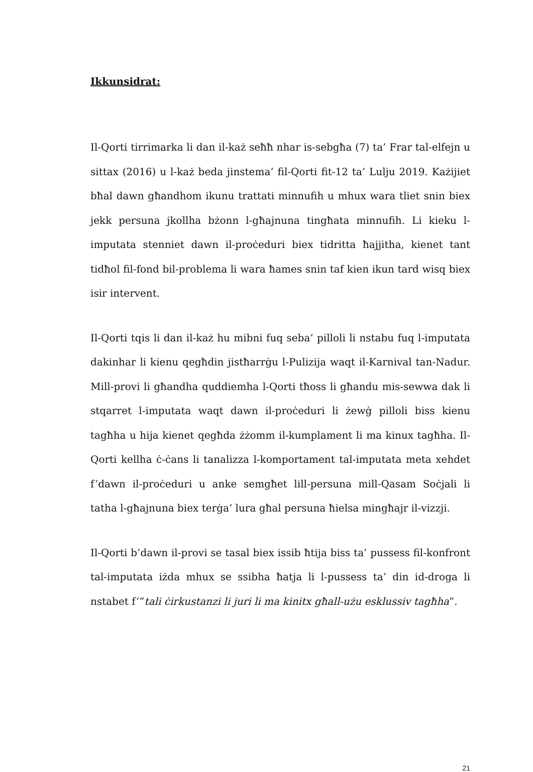Ikkunsidrat:
Il-Qorti tirrimarka li dan il-każ seħħ nhar is-sebgħa (7) ta’ Frar tal-elfejn u sittax (2016) u l-każ beda jinstema’ fil-Qorti fit-12 ta’ Lulju 2019. Każijiet bħal dawn għandhom ikunu trattati minnufih u mhux wara tliet snin biex jekk persuna jkollha bżonn l-għajnuna tingħata minnufih. Li kieku l-imputata stenniet dawn il-proċeduri biex tidritta ħajjitha, kienet tant tidħol fil-fond bil-problema li wara ħames snin taf kien ikun tard wisq biex isir intervent.
Il-Qorti tqis li dan il-każ hu mibni fuq seba’ pilloli li nstabu fuq l-imputata dakinhar li kienu qegħdin jistħarrġu l-Pulizija waqt il-Karnival tan-Nadur. Mill-provi li għandha quddiemha l-Qorti tħoss li għandu mis-sewwa dak li stqarret l-imputata waqt dawn il-proċeduri li żewġ pilloli biss kienu tagħha u hija kienet qegħda żżomm il-kumplament li ma kinux tagħha. Il-Qorti kellha ċ-ċans li tanalizza l-komportament tal-imputata meta xehdet f’dawn il-proċeduri u anke semgħet lill-persuna mill-Qasam Soċjali li tatha l-għajnuna biex terġa’ lura għal persuna ħielsa mingħajr il-vizzji.
Il-Qorti b’dawn il-provi se tasal biex issib ħtija biss ta’ pussess fil-konfront tal-imputata iżda mhux se ssibha ħatja li l-pussess ta’ din id-droga li nstabet f’”tali ċirkustanzi li juri li ma kinitx għall-użu esklussiv tagħha”.
21